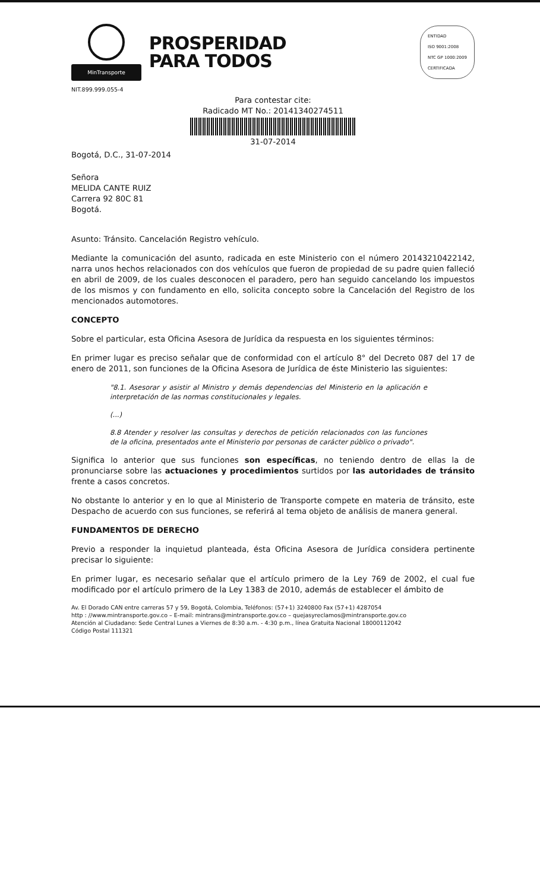MinTransporte
PROSPERIDAD
PARA TODOS
ENTIDAD
ISO 9001:2008
NTC GP 1000:2009
CERTIFICADA
NIT.899.999.055-4
Para contestar cite:
Radicado MT No.: 20141340274511
31-07-2014
Bogotá, D.C., 31-07-2014
Señora
MELIDA CANTE RUIZ
Carrera 92 80C 81
Bogotá.
Asunto: Tránsito. Cancelación Registro vehículo.
Mediante la comunicación del asunto, radicada en este Ministerio con el número 20143210422142, narra unos hechos relacionados con dos vehículos que fueron de propiedad de su padre quien falleció en abril de 2009, de los cuales desconocen el paradero, pero han seguido cancelando los impuestos de los mismos y con fundamento en ello, solicita concepto sobre la Cancelación del Registro de los mencionados automotores.
CONCEPTO
Sobre el particular, esta Oficina Asesora de Jurídica da respuesta en los siguientes términos:
En primer lugar es preciso señalar que de conformidad con el artículo 8° del Decreto 087 del 17 de enero de 2011, son funciones de la Oficina Asesora de Jurídica de éste Ministerio las siguientes:
"8.1. Asesorar y asistir al Ministro y demás dependencias del Ministerio en la aplicación e interpretación de las normas constitucionales y legales.
(...)
8.8 Atender y resolver las consultas y derechos de petición relacionados con las funciones de la oficina, presentados ante el Ministerio por personas de carácter público o privado".
Significa lo anterior que sus funciones son específicas, no teniendo dentro de ellas la de pronunciarse sobre las actuaciones y procedimientos surtidos por las autoridades de tránsito frente a casos concretos.
No obstante lo anterior y en lo que al Ministerio de Transporte compete en materia de tránsito, este Despacho de acuerdo con sus funciones, se referirá al tema objeto de análisis de manera general.
FUNDAMENTOS DE DERECHO
Previo a responder la inquietud planteada, ésta Oficina Asesora de Jurídica considera pertinente precisar lo siguiente:
En primer lugar, es necesario señalar que el artículo primero de la Ley 769 de 2002, el cual fue modificado por el artículo primero de la Ley 1383 de 2010, además de establecer el ámbito de
Av. El Dorado CAN entre carreras 57 y 59, Bogotá, Colombia, Teléfonos: (57+1) 3240800 Fax (57+1) 4287054
http : //www.mintransporte.gov.co – E-mail: mintrans@mintransporte.gov.co – quejasyreclamos@mintransporte.gov.co
Atención al Ciudadano: Sede Central Lunes a Viernes de 8:30 a.m. - 4:30 p.m., línea Gratuita Nacional 18000112042
Código Postal 111321